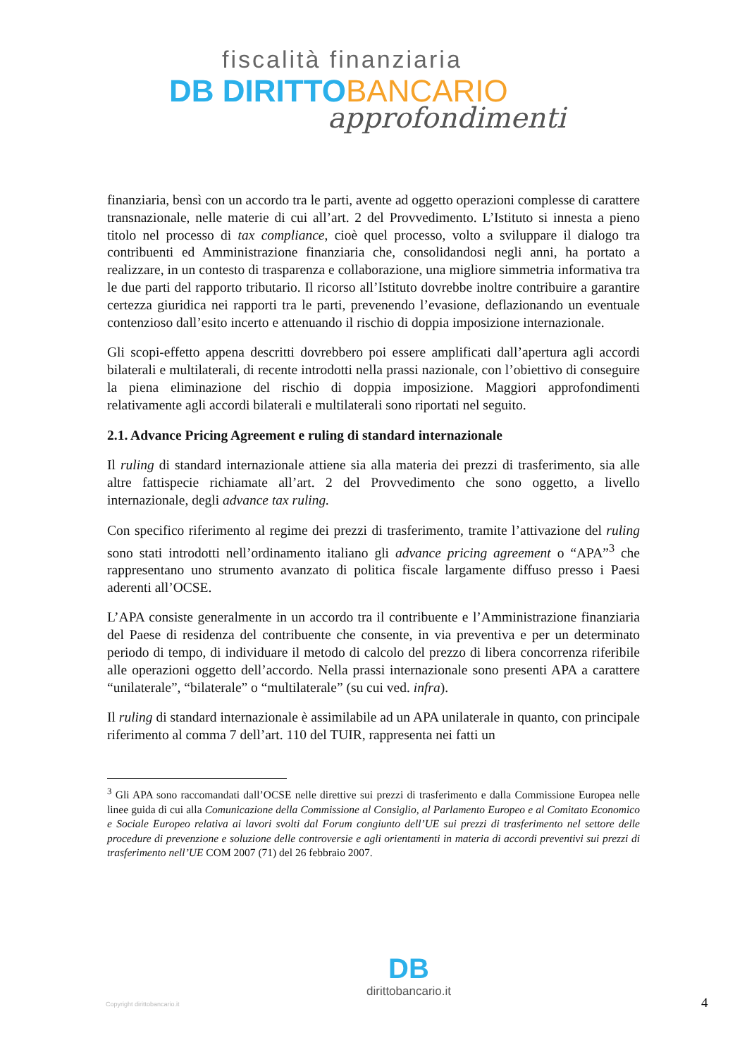fiscalità finanziaria
DB DIRITTO BANCARIO
approfondimenti
finanziaria, bensì con un accordo tra le parti, avente ad oggetto operazioni complesse di carattere transnazionale, nelle materie di cui all’art. 2 del Provvedimento. L’Istituto si innesta a pieno titolo nel processo di tax compliance, cioè quel processo, volto a sviluppare il dialogo tra contribuenti ed Amministrazione finanziaria che, consolidandosi negli anni, ha portato a realizzare, in un contesto di trasparenza e collaborazione, una migliore simmetria informativa tra le due parti del rapporto tributario. Il ricorso all’Istituto dovrebbe inoltre contribuire a garantire certezza giuridica nei rapporti tra le parti, prevenendo l’evasione, deflazionando un eventuale contenzioso dall’esito incerto e attenuando il rischio di doppia imposizione internazionale.
Gli scopi-effetto appena descritti dovrebbero poi essere amplificati dall’apertura agli accordi bilaterali e multilaterali, di recente introdotti nella prassi nazionale, con l’obiettivo di conseguire la piena eliminazione del rischio di doppia imposizione. Maggiori approfondimenti relativamente agli accordi bilaterali e multilaterali sono riportati nel seguito.
2.1. Advance Pricing Agreement e ruling di standard internazionale
Il ruling di standard internazionale attiene sia alla materia dei prezzi di trasferimento, sia alle altre fattispecie richiamate all’art. 2 del Provvedimento che sono oggetto, a livello internazionale, degli advance tax ruling.
Con specifico riferimento al regime dei prezzi di trasferimento, tramite l’attivazione del ruling sono stati introdotti nell’ordinamento italiano gli advance pricing agreement o “APA”<sup>3</sup> che rappresentano uno strumento avanzato di politica fiscale largamente diffuso presso i Paesi aderenti all’OCSE.
L’APA consiste generalmente in un accordo tra il contribuente e l’Amministrazione finanziaria del Paese di residenza del contribuente che consente, in via preventiva e per un determinato periodo di tempo, di individuare il metodo di calcolo del prezzo di libera concorrenza riferibile alle operazioni oggetto dell’accordo. Nella prassi internazionale sono presenti APA a carattere “unilaterale”, “bilaterale” o “multilaterale” (su cui ved. infra).
Il ruling di standard internazionale è assimilabile ad un APA unilaterale in quanto, con principale riferimento al comma 7 dell’art. 110 del TUIR, rappresenta nei fatti un
<sup>3</sup> Gli APA sono raccomandati dall’OCSE nelle direttive sui prezzi di trasferimento e dalla Commissione Europea nelle linee guida di cui alla Comunicazione della Commissione al Consiglio, al Parlamento Europeo e al Comitato Economico e Sociale Europeo relativa ai lavori svolti dal Forum congiunto dell’UE sui prezzi di trasferimento nel settore delle procedure di prevenzione e soluzione delle controversie e agli orientamenti in materia di accordi preventivi sui prezzi di trasferimento nell’UE COM 2007 (71) del 26 febbraio 2007.
Copyright dirittobancario.it
DB
dirittobancario.it
4